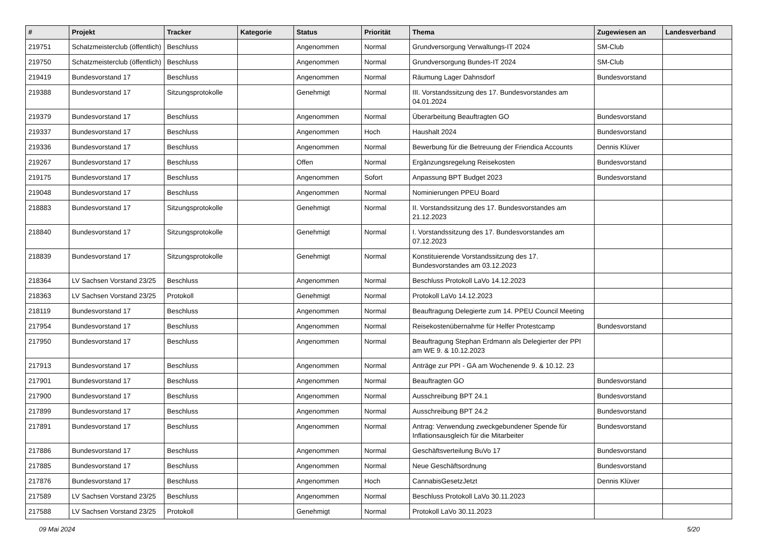| # | Projekt | Tracker | Kategorie | Status | Priorität | Thema | Zugewiesen an | Landesverband |
| --- | --- | --- | --- | --- | --- | --- | --- | --- |
| 219751 | Schatzmeisterclub (öffentlich) | Beschluss | | Angenommen | Normal | Grundversorgung Verwaltungs-IT 2024 | SM-Club | |
| 219750 | Schatzmeisterclub (öffentlich) | Beschluss | | Angenommen | Normal | Grundversorgung Bundes-IT 2024 | SM-Club | |
| 219419 | Bundesvorstand 17 | Beschluss | | Angenommen | Normal | Räumung Lager Dahnsdorf | Bundesvorstand | |
| 219388 | Bundesvorstand 17 | Sitzungsprotokolle | | Genehmigt | Normal | III. Vorstandssitzung des 17. Bundesvorstandes am 04.01.2024 | | |
| 219379 | Bundesvorstand 17 | Beschluss | | Angenommen | Normal | Überarbeitung Beauftragten GO | Bundesvorstand | |
| 219337 | Bundesvorstand 17 | Beschluss | | Angenommen | Hoch | Haushalt 2024 | Bundesvorstand | |
| 219336 | Bundesvorstand 17 | Beschluss | | Angenommen | Normal | Bewerbung für die Betreuung der Friendica Accounts | Dennis Klüver | |
| 219267 | Bundesvorstand 17 | Beschluss | | Offen | Normal | Ergänzungsregelung Reisekosten | Bundesvorstand | |
| 219175 | Bundesvorstand 17 | Beschluss | | Angenommen | Sofort | Anpassung BPT Budget 2023 | Bundesvorstand | |
| 219048 | Bundesvorstand 17 | Beschluss | | Angenommen | Normal | Nominierungen PPEU Board | | |
| 218883 | Bundesvorstand 17 | Sitzungsprotokolle | | Genehmigt | Normal | II. Vorstandssitzung des 17. Bundesvorstandes am 21.12.2023 | | |
| 218840 | Bundesvorstand 17 | Sitzungsprotokolle | | Genehmigt | Normal | I. Vorstandssitzung des 17. Bundesvorstandes am 07.12.2023 | | |
| 218839 | Bundesvorstand 17 | Sitzungsprotokolle | | Genehmigt | Normal | Konstituierende Vorstandssitzung des 17. Bundesvorstandes am 03.12.2023 | | |
| 218364 | LV Sachsen Vorstand 23/25 | Beschluss | | Angenommen | Normal | Beschluss Protokoll LaVo 14.12.2023 | | |
| 218363 | LV Sachsen Vorstand 23/25 | Protokoll | | Genehmigt | Normal | Protokoll LaVo 14.12.2023 | | |
| 218119 | Bundesvorstand 17 | Beschluss | | Angenommen | Normal | Beauftragung Delegierte zum 14. PPEU Council Meeting | | |
| 217954 | Bundesvorstand 17 | Beschluss | | Angenommen | Normal | Reisekostenübernahme für Helfer Protestcamp | Bundesvorstand | |
| 217950 | Bundesvorstand 17 | Beschluss | | Angenommen | Normal | Beauftragung Stephan Erdmann als Delegierter der PPI am WE 9. & 10.12.2023 | | |
| 217913 | Bundesvorstand 17 | Beschluss | | Angenommen | Normal | Anträge zur PPI - GA am Wochenende 9. & 10.12. 23 | | |
| 217901 | Bundesvorstand 17 | Beschluss | | Angenommen | Normal | Beauftragten GO | Bundesvorstand | |
| 217900 | Bundesvorstand 17 | Beschluss | | Angenommen | Normal | Ausschreibung BPT 24.1 | Bundesvorstand | |
| 217899 | Bundesvorstand 17 | Beschluss | | Angenommen | Normal | Ausschreibung BPT 24.2 | Bundesvorstand | |
| 217891 | Bundesvorstand 17 | Beschluss | | Angenommen | Normal | Antrag: Verwendung zweckgebundener Spende für Inflationsausgleich für die Mitarbeiter | Bundesvorstand | |
| 217886 | Bundesvorstand 17 | Beschluss | | Angenommen | Normal | Geschäftsverteilung BuVo 17 | Bundesvorstand | |
| 217885 | Bundesvorstand 17 | Beschluss | | Angenommen | Normal | Neue Geschäftsordnung | Bundesvorstand | |
| 217876 | Bundesvorstand 17 | Beschluss | | Angenommen | Hoch | CannabisGesetzJetzt | Dennis Klüver | |
| 217589 | LV Sachsen Vorstand 23/25 | Beschluss | | Angenommen | Normal | Beschluss Protokoll LaVo 30.11.2023 | | |
| 217588 | LV Sachsen Vorstand 23/25 | Protokoll | | Genehmigt | Normal | Protokoll LaVo 30.11.2023 | | |
09 Mai 2024 5/20